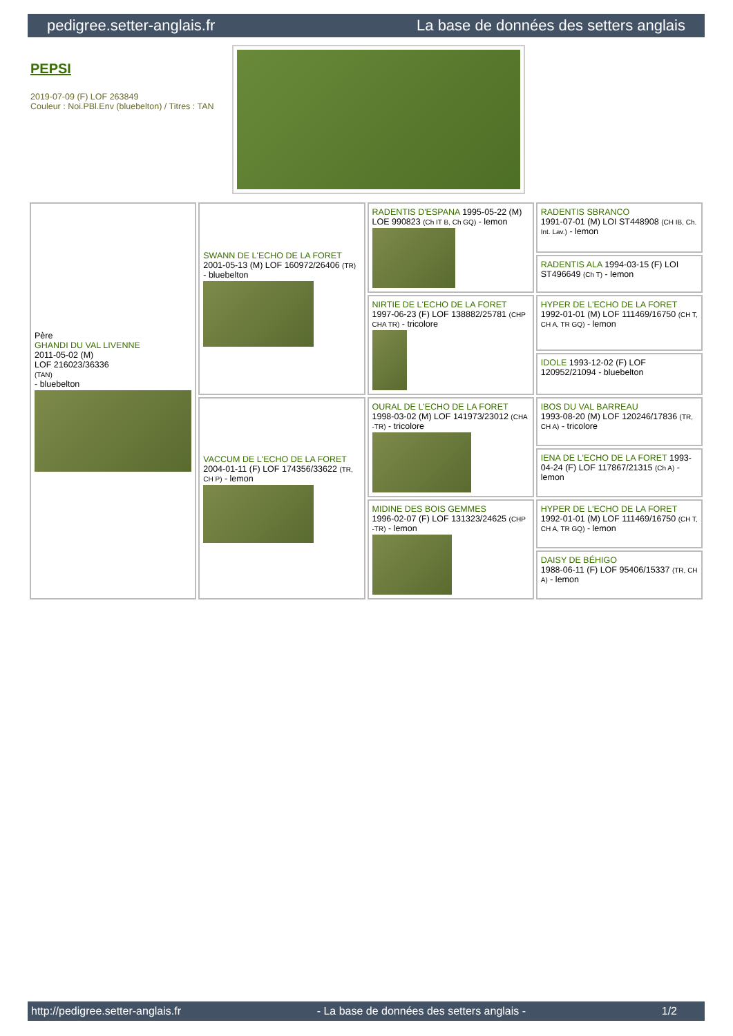pedigree.setter-anglais.fr La base de données des setters anglais
PEPSI
2019-07-09 (F) LOF 263849
Couleur : Noi.PBl.Env (bluebelton) / Titres : TAN
| Père GHANDI DU VAL LIVENNE 2011-05-02 (M) LOF 216023/36336 (TAN) - bluebelton | SWANN DE L'ECHO DE LA FORET 2001-05-13 (M) LOF 160972/26406 (TR) - bluebelton | RADENTIS D'ESPANA 1995-05-22 (M) LOE 990823 (Ch IT B, Ch GQ) - lemon | RADENTIS SBRANCO 1991-07-01 (M) LOI ST448908 (CH IB, Ch. Int. Lav.) - lemon |
| | | | RADENTIS ALA 1994-03-15 (F) LOI ST496649 (Ch T) - lemon |
| | | NIRTIE DE L'ECHO DE LA FORET 1997-06-23 (F) LOF 138882/25781 (CHP CHA TR) - tricolore | HYPER DE L'ECHO DE LA FORET 1992-01-01 (M) LOF 111469/16750 (CH T, CH A, TR GQ) - lemon |
| | | | IDOLE 1993-12-02 (F) LOF 120952/21094 - bluebelton |
| | VACCUM DE L'ECHO DE LA FORET 2004-01-11 (F) LOF 174356/33622 (TR, CH P) - lemon | OURAL DE L'ECHO DE LA FORET 1998-03-02 (M) LOF 141973/23012 (CHA -TR) - tricolore | IBOS DU VAL BARREAU 1993-08-20 (M) LOF 120246/17836 (TR, CH A) - tricolore |
| | | | IENA DE L'ECHO DE LA FORET 1993-04-24 (F) LOF 117867/21315 (Ch A) - lemon |
| | | MIDINE DES BOIS GEMMES 1996-02-07 (F) LOF 131323/24625 (CHP -TR) - lemon | HYPER DE L'ECHO DE LA FORET 1992-01-01 (M) LOF 111469/16750 (CH T, CH A, TR GQ) - lemon |
| | | | DAISY DE BÉHIGO 1988-06-11 (F) LOF 95406/15337 (TR, CH A) - lemon |
http://pedigree.setter-anglais.fr - La base de données des setters anglais - 1/2